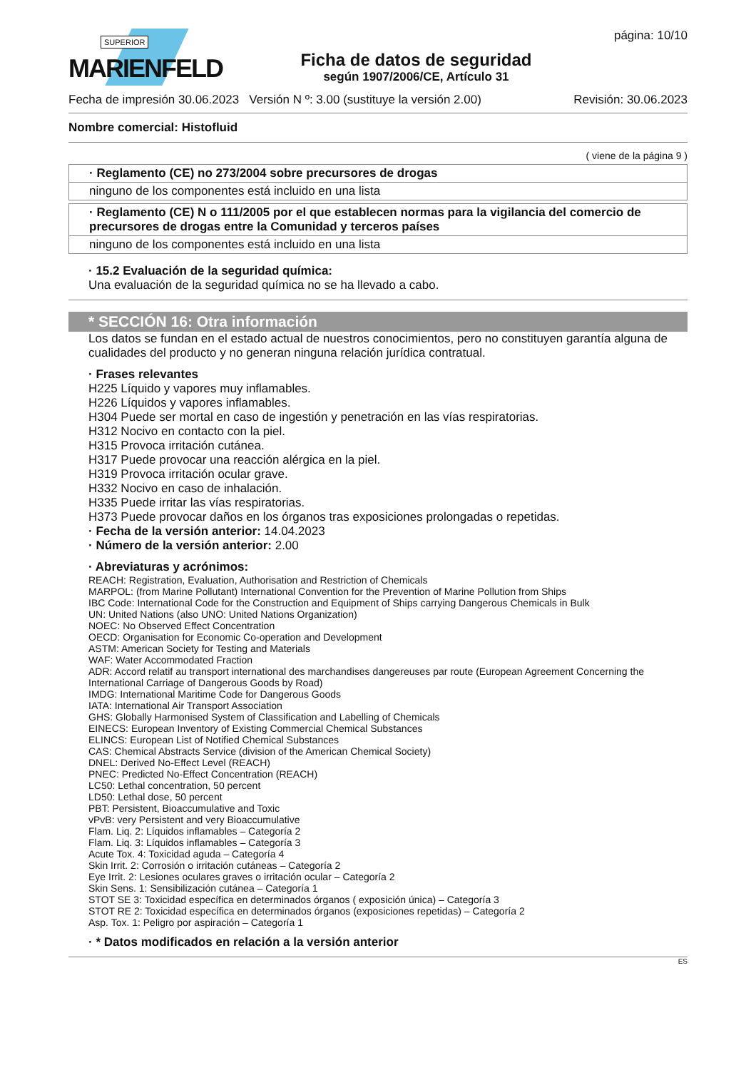SUPERIOR
MARIENFELD
Ficha de datos de seguridad
según 1907/2006/CE, Artículo 31
página: 10/10
Fecha de impresión 30.06.2023 Versión N º: 3.00 (sustituye la versión 2.00) Revisión: 30.06.2023
Nombre comercial: Histofluid
( viene de la página 9 )
· Reglamento (CE) no 273/2004 sobre precursores de drogas
ninguno de los componentes está incluido en una lista
· Reglamento (CE) N o 111/2005 por el que establecen normas para la vigilancia del comercio de precursores de drogas entre la Comunidad y terceros países
ninguno de los componentes está incluido en una lista
· 15.2 Evaluación de la seguridad química:
Una evaluación de la seguridad química no se ha llevado a cabo.
* SECCIÓN 16: Otra información
Los datos se fundan en el estado actual de nuestros conocimientos, pero no constituyen garantía alguna de cualidades del producto y no generan ninguna relación jurídica contratual.
· Frases relevantes
H225 Líquido y vapores muy inflamables.
H226 Líquidos y vapores inflamables.
H304 Puede ser mortal en caso de ingestión y penetración en las vías respiratorias.
H312 Nocivo en contacto con la piel.
H315 Provoca irritación cutánea.
H317 Puede provocar una reacción alérgica en la piel.
H319 Provoca irritación ocular grave.
H332 Nocivo en caso de inhalación.
H335 Puede irritar las vías respiratorias.
H373 Puede provocar daños en los órganos tras exposiciones prolongadas o repetidas.
· Fecha de la versión anterior: 14.04.2023
· Número de la versión anterior: 2.00
· Abreviaturas y acrónimos:
REACH: Registration, Evaluation, Authorisation and Restriction of Chemicals
MARPOL: (from Marine Pollutant) International Convention for the Prevention of Marine Pollution from Ships
IBC Code: International Code for the Construction and Equipment of Ships carrying Dangerous Chemicals in Bulk
UN: United Nations (also UNO: United Nations Organization)
NOEC: No Observed Effect Concentration
OECD: Organisation for Economic Co-operation and Development
ASTM: American Society for Testing and Materials
WAF: Water Accommodated Fraction
ADR: Accord relatif au transport international des marchandises dangereuses par route (European Agreement Concerning the International Carriage of Dangerous Goods by Road)
IMDG: International Maritime Code for Dangerous Goods
IATA: International Air Transport Association
GHS: Globally Harmonised System of Classification and Labelling of Chemicals
EINECS: European Inventory of Existing Commercial Chemical Substances
ELINCS: European List of Notified Chemical Substances
CAS: Chemical Abstracts Service (division of the American Chemical Society)
DNEL: Derived No-Effect Level (REACH)
PNEC: Predicted No-Effect Concentration (REACH)
LC50: Lethal concentration, 50 percent
LD50: Lethal dose, 50 percent
PBT: Persistent, Bioaccumulative and Toxic
vPvB: very Persistent and very Bioaccumulative
Flam. Liq. 2: Líquidos inflamables – Categoría 2
Flam. Liq. 3: Líquidos inflamables – Categoría 3
Acute Tox. 4: Toxicidad aguda – Categoría 4
Skin Irrit. 2: Corrosión o irritación cutáneas – Categoría 2
Eye Irrit. 2: Lesiones oculares graves o irritación ocular – Categoría 2
Skin Sens. 1: Sensibilización cutánea – Categoría 1
STOT SE 3: Toxicidad específica en determinados órganos ( exposición única) – Categoría 3
STOT RE 2: Toxicidad específica en determinados órganos (exposiciones repetidas) – Categoría 2
Asp. Tox. 1: Peligro por aspiración – Categoría 1
· * Datos modificados en relación a la versión anterior
ES